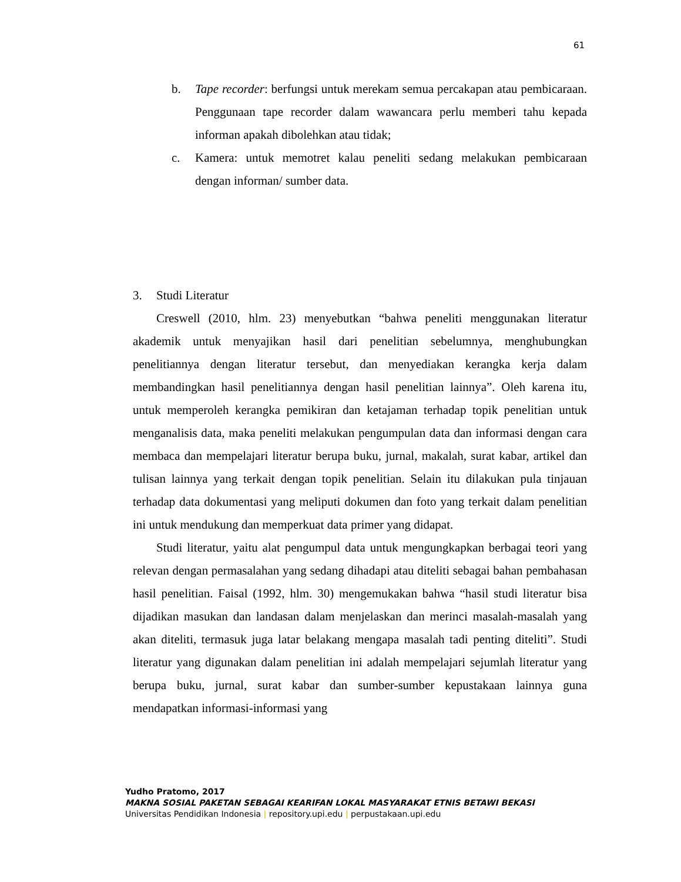61
b. Tape recorder: berfungsi untuk merekam semua percakapan atau pembicaraan. Penggunaan tape recorder dalam wawancara perlu memberi tahu kepada informan apakah dibolehkan atau tidak;
c. Kamera: untuk memotret kalau peneliti sedang melakukan pembicaraan dengan informan/ sumber data.
3. Studi Literatur
Creswell (2010, hlm. 23) menyebutkan “bahwa peneliti menggunakan literatur akademik untuk menyajikan hasil dari penelitian sebelumnya, menghubungkan penelitiannya dengan literatur tersebut, dan menyediakan kerangka kerja dalam membandingkan hasil penelitiannya dengan hasil penelitian lainnya”. Oleh karena itu, untuk memperoleh kerangka pemikiran dan ketajaman terhadap topik penelitian untuk menganalisis data, maka peneliti melakukan pengumpulan data dan informasi dengan cara membaca dan mempelajari literatur berupa buku, jurnal, makalah, surat kabar, artikel dan tulisan lainnya yang terkait dengan topik penelitian. Selain itu dilakukan pula tinjauan terhadap data dokumentasi yang meliputi dokumen dan foto yang terkait dalam penelitian ini untuk mendukung dan memperkuat data primer yang didapat.
Studi literatur, yaitu alat pengumpul data untuk mengungkapkan berbagai teori yang relevan dengan permasalahan yang sedang dihadapi atau diteliti sebagai bahan pembahasan hasil penelitian. Faisal (1992, hlm. 30) mengemukakan bahwa “hasil studi literatur bisa dijadikan masukan dan landasan dalam menjelaskan dan merinci masalah-masalah yang akan diteliti, termasuk juga latar belakang mengapa masalah tadi penting diteliti”. Studi literatur yang digunakan dalam penelitian ini adalah mempelajari sejumlah literatur yang berupa buku, jurnal, surat kabar dan sumber-sumber kepustakaan lainnya guna mendapatkan informasi-informasi yang
Yudho Pratomo, 2017
MAKNA SOSIAL PAKETAN SEBAGAI KEARIFAN LOKAL MASYARAKAT ETNIS BETAWI BEKASI
Universitas Pendidikan Indonesia | repository.upi.edu | perpustakaan.upi.edu